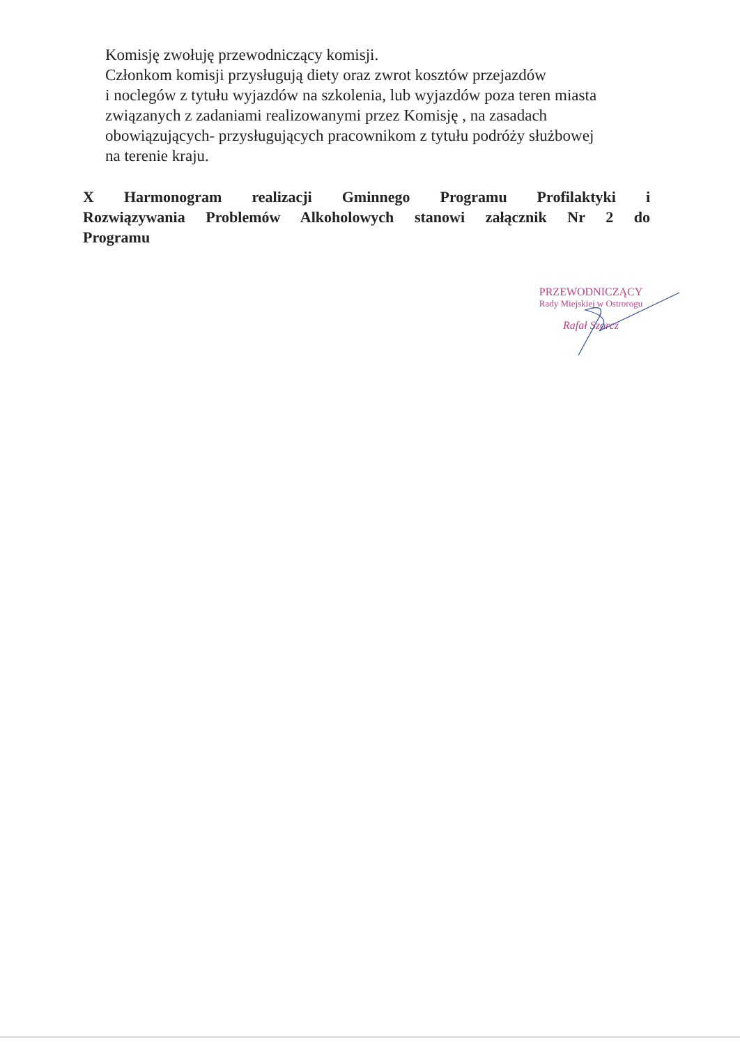Komisję zwołuję przewodniczący komisji.
Członkom komisji przysługują diety oraz zwrot kosztów przejazdów
i noclegów z tytułu wyjazdów na szkolenia, lub wyjazdów poza teren miasta
związanych z zadaniami realizowanymi przez Komisję , na zasadach
obowiązujących- przysługujących pracownikom z tytułu podróży służbowej
na terenie kraju.
X Harmonogram realizacji Gminnego Programu Profilaktyki i Rozwiązywania Problemów Alkoholowych stanowi załącznik Nr 2 do Programu
PRZEWODNICZĄCY
Rady Miejskiej w Ostrorogu
Rafał Szorcz